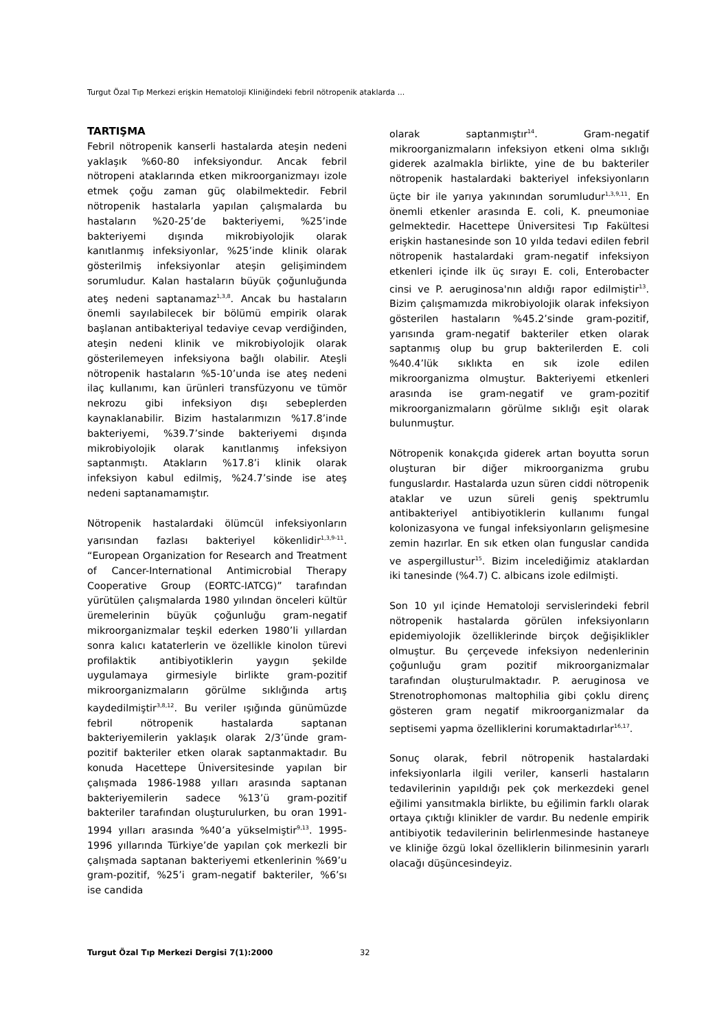Turgut Özal Tıp Merkezi erişkin Hematoloji Kliniğindeki febril nötropenik ataklarda ...
TARTIŞMA
Febril nötropenik kanserli hastalarda ateşin nedeni yaklaşık %60-80 infeksiyondur. Ancak febril nötropeni ataklarında etken mikroorganizmayı izole etmek çoğu zaman güç olabilmektedir. Febril nötropenik hastalarla yapılan çalışmalarda bu hastaların %20-25’de bakteriyemi, %25’inde bakteriyemi dışında mikrobiyolojik olarak kanıtlanmış infeksiyonlar, %25’inde klinik olarak gösterilmiş infeksiyonlar ateşin gelişimindem sorumludur. Kalan hastaların büyük çoğunluğunda ateş nedeni saptanamaz<sup>1,3,8</sup>. Ancak bu hastaların önemli sayılabilecek bir bölümü empirik olarak başlanan antibakteriyal tedaviye cevap verdiğinden, ateşin nedeni klinik ve mikrobiyolojik olarak gösterilemeyen infeksiyona bağlı olabilir. Ateşli nötropenik hastaların %5-10’unda ise ateş nedeni ilaç kullanımı, kan ürünleri transfüzyonu ve tümör nekrozu gibi infeksiyon dışı sebeplerden kaynaklanabilir. Bizim hastalarımızın %17.8’inde bakteriyemi, %39.7’sinde bakteriyemi dışında mikrobiyolojik olarak kanıtlanmış infeksiyon saptanmıştı. Atakların %17.8’i klinik olarak infeksiyon kabul edilmiş, %24.7’sinde ise ateş nedeni saptanamamıştır.
Nötropenik hastalardaki ölümcül infeksiyonların yarısından fazlası bakteriyel kökenlidir<sup>1,3,9-11</sup>. “European Organization for Research and Treatment of Cancer-International Antimicrobial Therapy Cooperative Group (EORTC-IATCG)” tarafından yürütülen çalışmalarda 1980 yılından önceleri kültür üremelerinin büyük çoğunluğu gram-negatif mikroorganizmalar teşkil ederken 1980’li yıllardan sonra kalıcı kataterlerin ve özellikle kinolon türevi profilaktik antibiyotiklerin yaygın şekilde uygulamaya girmesiyle birlikte gram-pozitif mikroorganizmaların görülme sıklığında artış kaydedilmiştir<sup>3,8,12</sup>. Bu veriler ışığında günümüzde febril nötropenik hastalarda saptanan bakteriyemilerin yaklaşık olarak 2/3’ünde gram-pozitif bakteriler etken olarak saptanmaktadır. Bu konuda Hacettepe Üniversitesinde yapılan bir çalışmada 1986-1988 yılları arasında saptanan bakteriyemilerin sadece %13’ü gram-pozitif bakteriler tarafından oluşturulurken, bu oran 1991-1994 yılları arasında %40’a yükselmiştir<sup>9,13</sup>. 1995-1996 yıllarında Türkiye’de yapılan çok merkezli bir çalışmada saptanan bakteriyemi etkenlerinin %69’u gram-pozitif, %25’i gram-negatif bakteriler, %6’sı ise candida
olarak saptanmıştır<sup>14</sup>. Gram-negatif mikroorganizmaların infeksiyon etkeni olma sıklığı giderek azalmakla birlikte, yine de bu bakteriler nötropenik hastalardaki bakteriyel infeksiyonların üçte bir ile yarıya yakınından sorumludur<sup>1,3,9,11</sup>. En önemli etkenler arasında E. coli, K. pneumoniae gelmektedir. Hacettepe Üniversitesi Tıp Fakültesi erişkin hastanesinde son 10 yılda tedavi edilen febril nötropenik hastalardaki gram-negatif infeksiyon etkenleri içinde ilk üç sırayı E. coli, Enterobacter cinsi ve P. aeruginosa'nın aldığı rapor edilmiştir<sup>13</sup>. Bizim çalışmamızda mikrobiyolojik olarak infeksiyon gösterilen hastaların %45.2’sinde gram-pozitif, yarısında gram-negatif bakteriler etken olarak saptanmış olup bu grup bakterilerden E. coli %40.4’lük sıklıkta en sık izole edilen mikroorganizma olmuştur. Bakteriyemi etkenleri arasında ise gram-negatif ve gram-pozitif mikroorganizmaların görülme sıklığı eşit olarak bulunmuştur.
Nötropenik konakçıda giderek artan boyutta sorun oluşturan bir diğer mikroorganizma grubu funguslardır. Hastalarda uzun süren ciddi nötropenik ataklar ve uzun süreli geniş spektrumlu antibakteriyel antibiyotiklerin kullanımı fungal kolonizasyona ve fungal infeksiyonların gelişmesine zemin hazırlar. En sık etken olan funguslar candida ve aspergillustur<sup>15</sup>. Bizim incelediğimiz ataklardan iki tanesinde (%4.7) C. albicans izole edilmişti.
Son 10 yıl içinde Hematoloji servislerindeki febril nötropenik hastalarda görülen infeksiyonların epidemiyolojik özelliklerinde birçok değişiklikler olmuştur. Bu çerçevede infeksiyon nedenlerinin çoğunluğu gram pozitif mikroorganizmalar tarafından oluşturulmaktadır. P. aeruginosa ve Strenotrophomonas maltophilia gibi çoklu direnç gösteren gram negatif mikroorganizmalar da septisemi yapma özelliklerini korumaktadırlar<sup>16,17</sup>.
Sonuç olarak, febril nötropenik hastalardaki infeksiyonlarla ilgili veriler, kanserli hastaların tedavilerinin yapıldığı pek çok merkezdeki genel eğilimi yansıtmakla birlikte, bu eğilimin farklı olarak ortaya çıktığı klinikler de vardır. Bu nedenle empirik antibiyotik tedavilerinin belirlenmesinde hastaneye ve kliniğe özgü lokal özelliklerin bilinmesinin yararlı olacağı düşüncesindeyiz.
Turgut Özal Tıp Merkezi Dergisi 7(1):2000 32